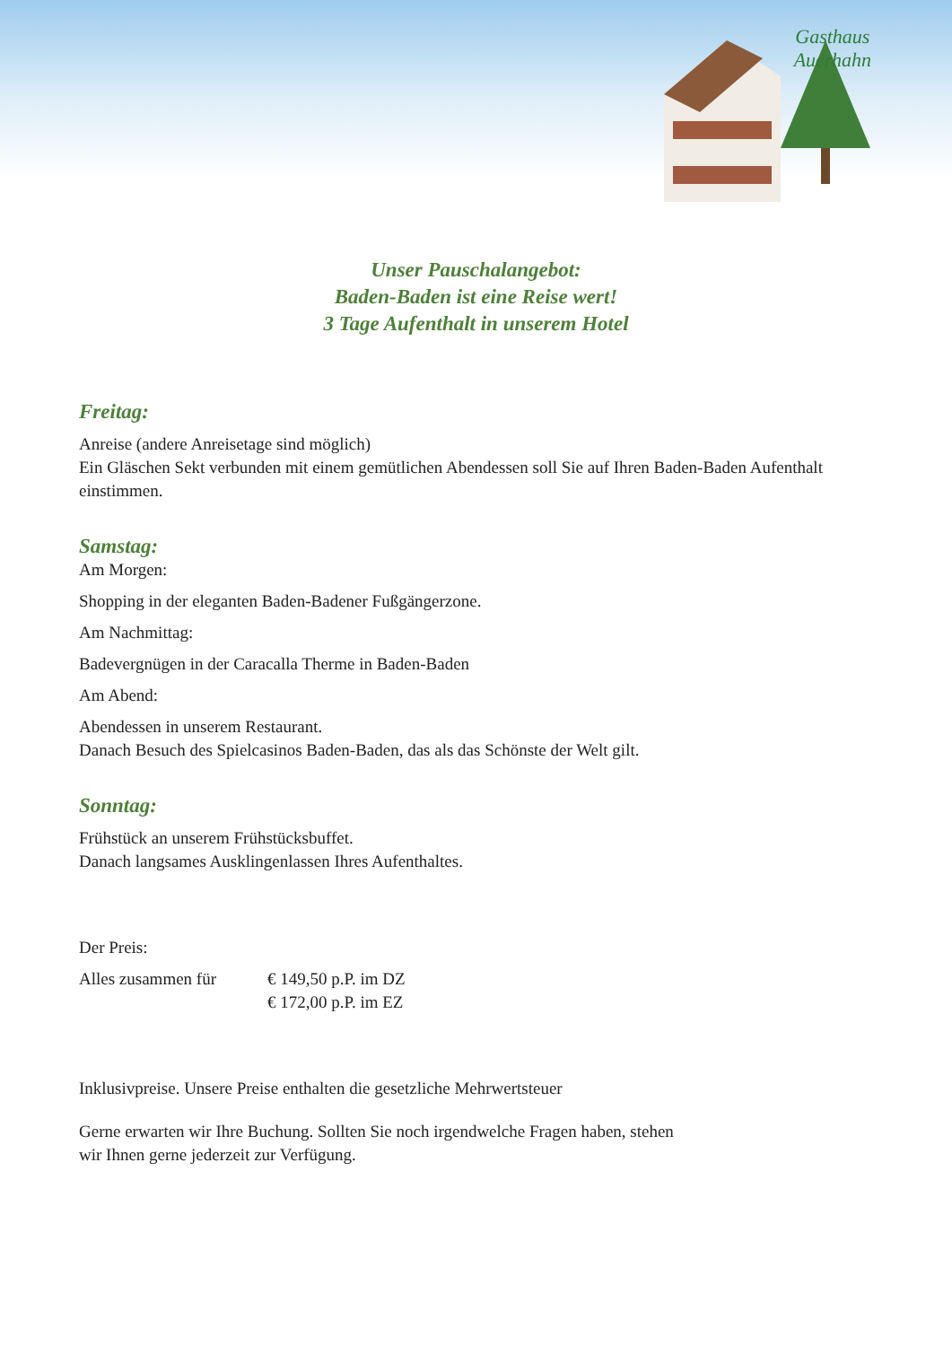Gasthaus
Auerhahn
Unser Pauschalangebot:
Baden-Baden ist eine Reise wert!
3 Tage Aufenthalt in unserem Hotel
Freitag:
Anreise (andere Anreisetage sind möglich)
Ein Gläschen Sekt verbunden mit einem gemütlichen Abendessen soll Sie auf Ihren Baden-Baden Aufenthalt einstimmen.
Samstag:
Am Morgen:
Shopping in der eleganten Baden-Badener Fußgängerzone.
Am Nachmittag:
Badevergnügen in der Caracalla Therme in Baden-Baden
Am Abend:
Abendessen in unserem Restaurant.
Danach Besuch des Spielcasinos Baden-Baden, das als das Schönste der Welt gilt.
Sonntag:
Frühstück an unserem Frühstücksbuffet.
Danach langsames Ausklingenlassen Ihres Aufenthaltes.
Der Preis:
Alles zusammen für € 149,50 p.P. im DZ
€ 172,00 p.P. im EZ
Inklusivpreise. Unsere Preise enthalten die gesetzliche Mehrwertsteuer
Gerne erwarten wir Ihre Buchung. Sollten Sie noch irgendwelche Fragen haben, stehen
wir Ihnen gerne jederzeit zur Verfügung.